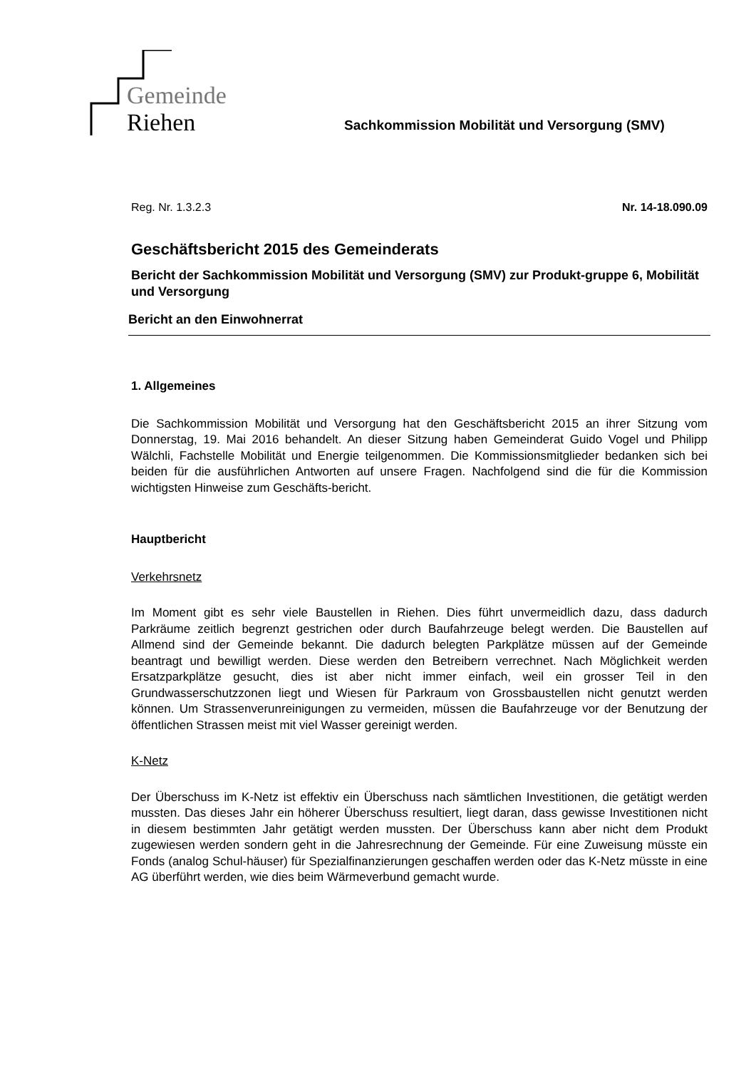Gemeinde
Riehen
Sachkommission Mobilität und Versorgung (SMV)
Reg. Nr. 1.3.2.3 Nr. 14-18.090.09
Geschäftsbericht 2015 des Gemeinderats
Bericht der Sachkommission Mobilität und Versorgung (SMV) zur Produkt-gruppe 6, Mobilität und Versorgung
Bericht an den Einwohnerrat
1. Allgemeines
Die Sachkommission Mobilität und Versorgung hat den Geschäftsbericht 2015 an ihrer Sitzung vom Donnerstag, 19. Mai 2016 behandelt. An dieser Sitzung haben Gemeinderat Guido Vogel und Philipp Wälchli, Fachstelle Mobilität und Energie teilgenommen. Die Kommissionsmitglieder bedanken sich bei beiden für die ausführlichen Antworten auf unsere Fragen. Nachfolgend sind die für die Kommission wichtigsten Hinweise zum Geschäfts-bericht.
Hauptbericht
Verkehrsnetz
Im Moment gibt es sehr viele Baustellen in Riehen. Dies führt unvermeidlich dazu, dass dadurch Parkräume zeitlich begrenzt gestrichen oder durch Baufahrzeuge belegt werden. Die Baustellen auf Allmend sind der Gemeinde bekannt. Die dadurch belegten Parkplätze müssen auf der Gemeinde beantragt und bewilligt werden. Diese werden den Betreibern verrechnet. Nach Möglichkeit werden Ersatzparkplätze gesucht, dies ist aber nicht immer einfach, weil ein grosser Teil in den Grundwasserschutzzonen liegt und Wiesen für Parkraum von Grossbaustellen nicht genutzt werden können. Um Strassenverunreinigungen zu vermeiden, müssen die Baufahrzeuge vor der Benutzung der öffentlichen Strassen meist mit viel Wasser gereinigt werden.
K-Netz
Der Überschuss im K-Netz ist effektiv ein Überschuss nach sämtlichen Investitionen, die getätigt werden mussten. Das dieses Jahr ein höherer Überschuss resultiert, liegt daran, dass gewisse Investitionen nicht in diesem bestimmten Jahr getätigt werden mussten. Der Überschuss kann aber nicht dem Produkt zugewiesen werden sondern geht in die Jahresrechnung der Gemeinde. Für eine Zuweisung müsste ein Fonds (analog Schul-häuser) für Spezialfinanzierungen geschaffen werden oder das K-Netz müsste in eine AG überführt werden, wie dies beim Wärmeverbund gemacht wurde.